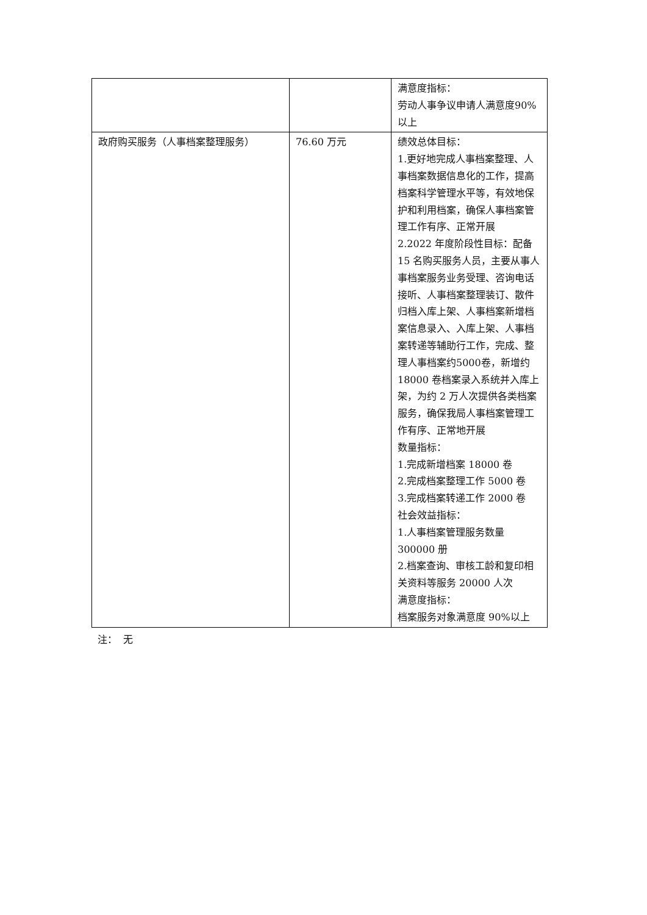| | | 满意度指标： 劳动人事争议申请人满意度90%以上 |
| 政府购买服务（人事档案整理服务） | 76.60 万元 | 绩效总体目标： 1.更好地完成人事档案整理、人事档案数据信息化的工作，提高档案科学管理水平等，有效地保护和利用档案，确保人事档案管理工作有序、正常开展 2.2022 年度阶段性目标：配备 15 名购买服务人员，主要从事人事档案服务业务受理、咨询电话接听、人事档案整理装订、散件归档入库上架、人事档案新增档案信息录入、入库上架、人事档案转递等辅助行工作，完成、整理人事档案约5000卷，新增约 18000 卷档案录入系统并入库上架，为约 2 万人次提供各类档案服务，确保我局人事档案管理工作有序、正常地开展 数量指标： 1.完成新增档案 18000 卷 2.完成档案整理工作 5000 卷 3.完成档案转递工作 2000 卷 社会效益指标： 1.人事档案管理服务数量 300000 册 2.档案查询、审核工龄和复印相关资料等服务 20000 人次 满意度指标： 档案服务对象满意度 90%以上 |
注： 无